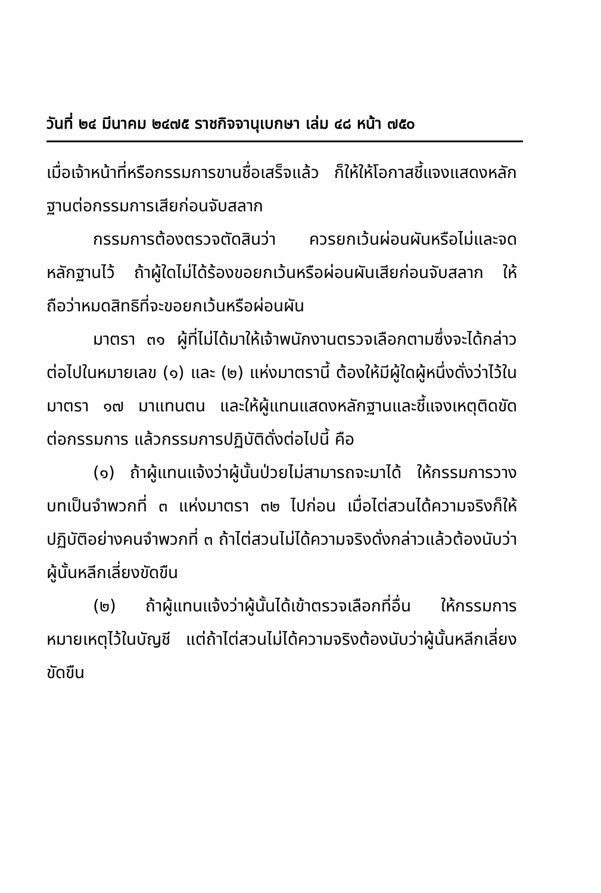วันที่ ๒๔ มีนาคม ๒๔๗๕ ราชกิจจานุเบกษา เล่ม ๔๘ หน้า ๗๕๐
เมื่อเจ้าหน้าที่หรือกรรมการขานชื่อเสร็จแล้ว ก็ให้ให้โอกาสชี้แจงแสดงหลักฐานต่อกรรมการเสียก่อนจับสลาก
กรรมการต้องตรวจตัดสินว่า ควรยกเว้นผ่อนผันหรือไม่และจดหลักฐานไว้ ถ้าผู้ใดไม่ได้ร้องขอยกเว้นหรือผ่อนผันเสียก่อนจับสลาก ให้ถือว่าหมดสิทธิที่จะขอยกเว้นหรือผ่อนผัน
มาตรา ๓๑ ผู้ที่ไม่ได้มาให้เจ้าพนักงานตรวจเลือกตามซึ่งจะได้กล่าวต่อไปในหมายเลข (๑) และ (๒) แห่งมาตรานี้ ต้องให้มีผู้ใดผู้หนึ่งดั่งว่าไว้ในมาตรา ๑๗ มาแทนตน และให้ผู้แทนแสดงหลักฐานและชี้แจงเหตุติดขัดต่อกรรมการ แล้วกรรมการปฏิบัติดั่งต่อไปนี้ คือ
(๑) ถ้าผู้แทนแจ้งว่าผู้นั้นป่วยไม่สามารถจะมาได้ ให้กรรมการวางบทเป็นจำพวกที่ ๓ แห่งมาตรา ๓๒ ไปก่อน เมื่อไต่สวนได้ความจริงก็ให้ปฏิบัติอย่างคนจำพวกที่ ๓ ถ้าไต่สวนไม่ได้ความจริงดั่งกล่าวแล้วต้องนับว่าผู้นั้นหลีกเลี่ยงขัดขืน
(๒) ถ้าผู้แทนแจ้งว่าผู้นั้นได้เข้าตรวจเลือกที่อื่น ให้กรรมการหมายเหตุไว้ในบัญชี แต่ถ้าไต่สวนไม่ได้ความจริงต้องนับว่าผู้นั้นหลีกเลี่ยงขัดขืน